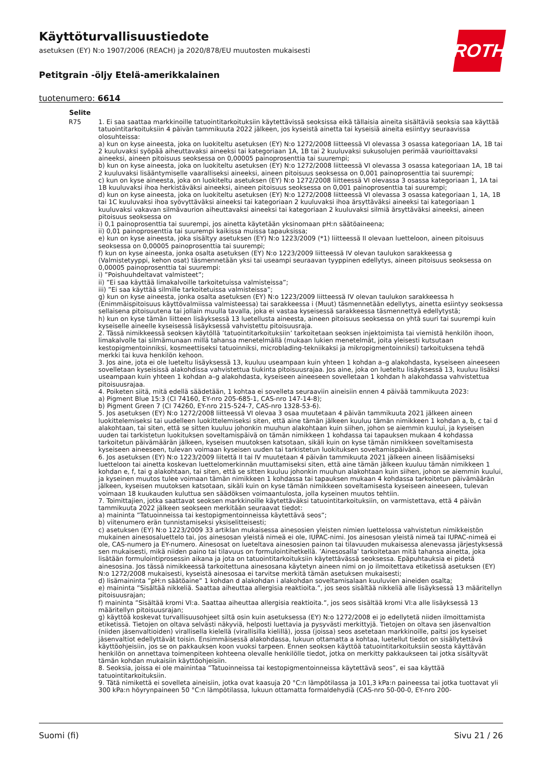Käyttöturvallisuustiedote
asetuksen (EY) N:o 1907/2006 (REACH) ja 2020/878/EU muutosten mukaisesti
Petitgrain -öljy Etelä-amerikkalainen
tuotenumero: 6614
ROTH
| Selite | |
| --- | --- |
| R75 | 1. Ei saa saattaa markkinoille tatuointitarkoituksiin käytettävissä seoksissa eikä tällaisia aineita sisältäviä seoksia saa käyttää tatuointitarkoituksiin 4 päivän tammikuuta 2022 jälkeen, jos kyseistä ainetta tai kyseisiä aineita esiintyy seuraavissa olosuhteissa: a) kun on kyse aineesta, joka on luokiteltu asetuksen (EY) N:o 1272/2008 liitteessä VI olevassa 3 osassa kategoriaan 1A, 1B tai 2 kuuluvaksi syöpää aiheuttavaksi aineeksi tai kategoriaan 1A, 1B tai 2 kuuluvaksi sukusolujen perimää vaurioittavaksi aineeksi, aineen pitoisuus seoksessa on 0,00005 painoprosenttia tai suurempi; b) kun on kyse aineesta, joka on luokiteltu asetuksen (EY) N:o 1272/2008 liitteessä VI olevassa 3 osassa kategoriaan 1A, 1B tai 2 kuuluvaksi lisääntymiselle vaaralliseksi aineeksi, aineen pitoisuus seoksessa on 0,001 painoprosenttia tai suurempi; c) kun on kyse aineesta, joka on luokiteltu asetuksen (EY) N:o 1272/2008 liitteessä VI olevassa 3 osassa kategoriaan 1, 1A tai 1B kuuluvaksi ihoa herkistäväksi aineeksi, aineen pitoisuus seoksessa on 0,001 painoprosenttia tai suurempi; d) kun on kyse aineesta, joka on luokiteltu asetuksen (EY) N:o 1272/2008 liitteessä VI olevassa 3 osassa kategoriaan 1, 1A, 1B tai 1C kuuluvaksi ihoa syövyttäväksi aineeksi tai kategoriaan 2 kuuluvaksi ihoa ärsyttäväksi aineeksi tai kategoriaan 1 kuuluvaksi vakavan silmävaurion aiheuttavaksi aineeksi tai kategoriaan 2 kuuluvaksi silmiä ärsyttäväksi aineeksi, aineen pitoisuus seoksessa on i) 0,1 painoprosenttia tai suurempi, jos ainetta käytetään yksinomaan pH:n säätöaineena; ii) 0,01 painoprosenttia tai suurempi kaikissa muissa tapauksissa; e) kun on kyse aineesta, joka sisältyy asetuksen (EY) N:o 1223/2009 (*1) liitteessä II olevaan luetteloon, aineen pitoisuus seoksessa on 0,00005 painoprosenttia tai suurempi; f) kun on kyse aineesta, jonka osalta asetuksen (EY) N:o 1223/2009 liitteessä IV olevan taulukon sarakkeessa g (Valmistetyyppi, kehon osat) täsmennetään yksi tai useampi seuraavan tyyppinen edellytys, aineen pitoisuus seoksessa on 0,00005 painoprosenttia tai suurempi: i) ”Poishuuhdeltavat valmisteet”; ii) ”Ei saa käyttää limakalvoille tarkoitetuissa valmisteissa”; iii) ”Ei saa käyttää silmille tarkoitetuissa valmisteissa”; g) kun on kyse aineesta, jonka osalta asetuksen (EY) N:o 1223/2009 liitteessä IV olevan taulukon sarakkeessa h (Enimmäispitoisuus käyttövalmiissa valmisteessa) tai sarakkeessa i (Muut) täsmennetään edellytys, ainetta esiintyy seoksessa sellaisena pitoisuutena tai jollain muulla tavalla, joka ei vastaa kyseisessä sarakkeessa täsmennettyä edellytystä; h) kun on kyse tämän liitteen lisäyksessä 13 luetellusta aineesta, aineen pitoisuus seoksessa on yhtä suuri tai suurempi kuin kyseiselle aineelle kyseisessä lisäyksessä vahvistettu pitoisuusraja. 2. Tässä nimikkeessä seoksen käytöllä ’tatuointitarkoituksiin’ tarkoitetaan seoksen injektoimista tai viemistä henkilön ihoon, limakalvolle tai silmämunaan millä tahansa menetelmällä (mukaan lukien menetelmät, joita yleisesti kutsutaan kestopigmentoinniksi, kosmeettiseksi tatuoinniksi, microblading-tekniikaksi ja mikropigmentoinniksi) tarkoituksena tehdä merkki tai kuva henkilön kehoon. 3. Jos aine, jota ei ole lueteltu lisäyksessä 13, kuuluu useampaan kuin yhteen 1 kohdan a–g alakohdasta, kyseiseen aineeseen sovelletaan kyseisissä alakohdissa vahvistettua tiukinta pitoisuusrajaa. Jos aine, joka on lueteltu lisäyksessä 13, kuuluu lisäksi useampaan kuin yhteen 1 kohdan a–g alakohdasta, kyseiseen aineeseen sovelletaan 1 kohdan h alakohdassa vahvistettua pitoisuusrajaa. 4. Poiketen siitä, mitä edellä säädetään, 1 kohtaa ei sovelleta seuraaviin aineisiin ennen 4 päivää tammikuuta 2023: a) Pigment Blue 15:3 (CI 74160, EY-nro 205-685-1, CAS-nro 147-14-8); b) Pigment Green 7 (CI 74260, EY-nro 215-524-7, CAS-nro 1328-53-6). 5. Jos asetuksen (EY) N:o 1272/2008 liitteessä VI olevaa 3 osaa muutetaan 4 päivän tammikuuta 2021 jälkeen aineen luokittelemiseksi tai uudelleen luokittelemiseksi siten, että aine tämän jälkeen kuuluu tämän nimikkeen 1 kohdan a, b, c tai d alakohtaan, tai siten, että se sitten kuuluu johonkin muuhun alakohtaan kuin siihen, johon se aiemmin kuului, ja kyseisen uuden tai tarkistetun luokituksen soveltamispäivä on tämän nimikkeen 1 kohdassa tai tapauksen mukaan 4 kohdassa tarkoitetun päivämäärän jälkeen, kyseisen muutoksen katsotaan, sikäli kuin on kyse tämän nimikkeen soveltamisesta kyseiseen aineeseen, tulevan voimaan kyseisen uuden tai tarkistetun luokituksen soveltamispäivänä. 6. Jos asetuksen (EY) N:o 1223/2009 liitettä II tai IV muutetaan 4 päivän tammikuuta 2021 jälkeen aineen lisäämiseksi luetteloon tai ainetta koskevan luettelomerkinnän muuttamiseksi siten, että aine tämän jälkeen kuuluu tämän nimikkeen 1 kohdan e, f, tai g alakohtaan, tai siten, että se sitten kuuluu johonkin muuhun alakohtaan kuin siihen, johon se aiemmin kuului, ja kyseinen muutos tulee voimaan tämän nimikkeen 1 kohdassa tai tapauksen mukaan 4 kohdassa tarkoitetun päivämäärän jälkeen, kyseisen muutoksen katsotaan, sikäli kuin on kyse tämän nimikkeen soveltamisesta kyseiseen aineeseen, tulevan voimaan 18 kuukauden kuluttua sen säädöksen voimaantulosta, jolla kyseinen muutos tehtiin. 7. Toimittajien, jotka saattavat seoksen markkinoille käytettäväksi tatuointitarkoituksiin, on varmistettava, että 4 päivän tammikuuta 2022 jälkeen seokseen merkitään seuraavat tiedot: a) maininta ”Tatuoinneissa tai kestopigmentoinneissa käytettävä seos”; b) viitenumero erän tunnistamiseksi yksiselitteisesti; c) asetuksen (EY) N:o 1223/2009 33 artiklan mukaisessa ainesosien yleisten nimien luettelossa vahvistetun nimikkeistön mukainen ainesosaluettelo tai, jos ainesosan yleistä nimeä ei ole, IUPAC-nimi. Jos ainesosan yleistä nimeä tai IUPAC-nimeä ei ole, CAS-numero ja EY-numero. Ainesosat on lueteltava ainesosien painon tai tilavuuden mukaisessa alenevassa järjestyksessä sen mukaisesti, mikä niiden paino tai tilavuus on formulointihetkellä. ’Ainesosalla’ tarkoitetaan mitä tahansa ainetta, joka lisätään formulointiprosessin aikana ja jota on tatuointitarkoituksiin käytettävässä seoksessa. Epäpuhtauksia ei pidetä ainesosina. Jos tässä nimikkeessä tarkoitettuna ainesosana käytetyn aineen nimi on jo ilmoitettava etiketissä asetuksen (EY) N:o 1272/2008 mukaisesti, kyseistä ainesosaa ei tarvitse merkitä tämän asetuksen mukaisesti; d) lisämaininta ”pH:n säätöaine” 1 kohdan d alakohdan i alakohdan soveltamisalaan kuuluvien aineiden osalta; e) maininta ”Sisältää nikkeliä. Saattaa aiheuttaa allergisia reaktioita.”, jos seos sisältää nikkeliä alle lisäyksessä 13 määritellyn pitoisuusrajan; f) maininta ”Sisältää kromi VI:a. Saattaa aiheuttaa allergisia reaktioita.”, jos seos sisältää kromi VI:a alle lisäyksessä 13 määritellyn pitoisuusrajan; g) käyttöä koskevat turvallisuusohjeet siltä osin kuin asetuksessa (EY) N:o 1272/2008 ei jo edellytetä niiden ilmoittamista etiketissä. Tietojen on oltava selvästi näkyviä, helposti luettavia ja pysyvästi merkittyjä. Tietojen on oltava sen jäsenvaltion (niiden jäsenvaltioiden) virallisella kielellä (virallisilla kielillä), jossa (joissa) seos asetetaan markkinoille, paitsi jos kyseiset jäsenvaltiot edellyttävät toisin. Ensimmäisessä alakohdassa, lukuun ottamatta a kohtaa, luetellut tiedot on sisällytettävä käyttöohjeisiin, jos se on pakkauksen koon vuoksi tarpeen. Ennen seoksen käyttöä tatuointitarkoituksiin seosta käyttävän henkilön on annettava toimenpiteen kohteena olevalle henkilölle tiedot, jotka on merkitty pakkaukseen tai jotka sisältyvät tämän kohdan mukaisiin käyttöohjeisiin. 8. Seoksia, joissa ei ole mainintaa ”Tatuoinneissa tai kestopigmentoinneissa käytettävä seos”, ei saa käyttää tatuointitarkoituksiin. 9. Tätä nimikettä ei sovelleta aineisiin, jotka ovat kaasuja 20 °C:n lämpötilassa ja 101,3 kPa:n paineessa tai jotka tuottavat yli 300 kPa:n höyrynpaineen 50 °C:n lämpötilassa, lukuun ottamatta formaldehydiä (CAS-nro 50-00-0, EY-nro 200- |
Suomi (fi) Sivu 21 / 26